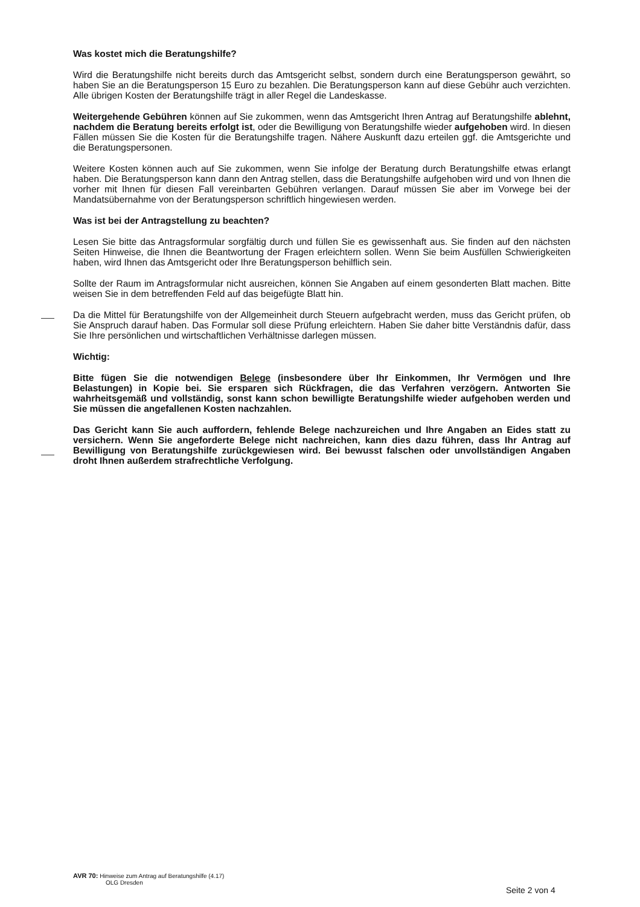Was kostet mich die Beratungshilfe?
Wird die Beratungshilfe nicht bereits durch das Amtsgericht selbst, sondern durch eine Beratungsperson gewährt, so haben Sie an die Beratungsperson 15 Euro zu bezahlen. Die Beratungsperson kann auf diese Gebühr auch verzichten. Alle übrigen Kosten der Beratungshilfe trägt in aller Regel die Landeskasse.
Weitergehende Gebühren können auf Sie zukommen, wenn das Amtsgericht Ihren Antrag auf Beratungshilfe ablehnt, nachdem die Beratung bereits erfolgt ist, oder die Bewilligung von Beratungshilfe wieder aufgehoben wird. In diesen Fällen müssen Sie die Kosten für die Beratungshilfe tragen. Nähere Auskunft dazu erteilen ggf. die Amtsgerichte und die Beratungspersonen.
Weitere Kosten können auch auf Sie zukommen, wenn Sie infolge der Beratung durch Beratungshilfe etwas erlangt haben. Die Beratungsperson kann dann den Antrag stellen, dass die Beratungshilfe aufgehoben wird und von Ihnen die vorher mit Ihnen für diesen Fall vereinbarten Gebühren verlangen. Darauf müssen Sie aber im Vorwege bei der Mandatsübernahme von der Beratungsperson schriftlich hingewiesen werden.
Was ist bei der Antragstellung zu beachten?
Lesen Sie bitte das Antragsformular sorgfältig durch und füllen Sie es gewissenhaft aus. Sie finden auf den nächsten Seiten Hinweise, die Ihnen die Beantwortung der Fragen erleichtern sollen. Wenn Sie beim Ausfüllen Schwierigkeiten haben, wird Ihnen das Amtsgericht oder Ihre Beratungsperson behilflich sein.
Sollte der Raum im Antragsformular nicht ausreichen, können Sie Angaben auf einem gesonderten Blatt machen. Bitte weisen Sie in dem betreffenden Feld auf das beigefügte Blatt hin.
Da die Mittel für Beratungshilfe von der Allgemeinheit durch Steuern aufgebracht werden, muss das Gericht prüfen, ob Sie Anspruch darauf haben. Das Formular soll diese Prüfung erleichtern. Haben Sie daher bitte Verständnis dafür, dass Sie Ihre persönlichen und wirtschaftlichen Verhältnisse darlegen müssen.
Wichtig:
Bitte fügen Sie die notwendigen Belege (insbesondere über Ihr Einkommen, Ihr Vermögen und Ihre Belastungen) in Kopie bei. Sie ersparen sich Rückfragen, die das Verfahren verzögern. Antworten Sie wahrheitsgemäß und vollständig, sonst kann schon bewilligte Beratungshilfe wieder aufgehoben werden und Sie müssen die angefallenen Kosten nachzahlen.
Das Gericht kann Sie auch auffordern, fehlende Belege nachzureichen und Ihre Angaben an Eides statt zu versichern. Wenn Sie angeforderte Belege nicht nachreichen, kann dies dazu führen, dass Ihr Antrag auf Bewilligung von Beratungshilfe zurückgewiesen wird. Bei bewusst falschen oder unvollständigen Angaben droht Ihnen außerdem strafrechtliche Verfolgung.
AVR 70: Hinweise zum Antrag auf Beratungshilfe (4.17)
OLG Dresden
Seite 2 von 4